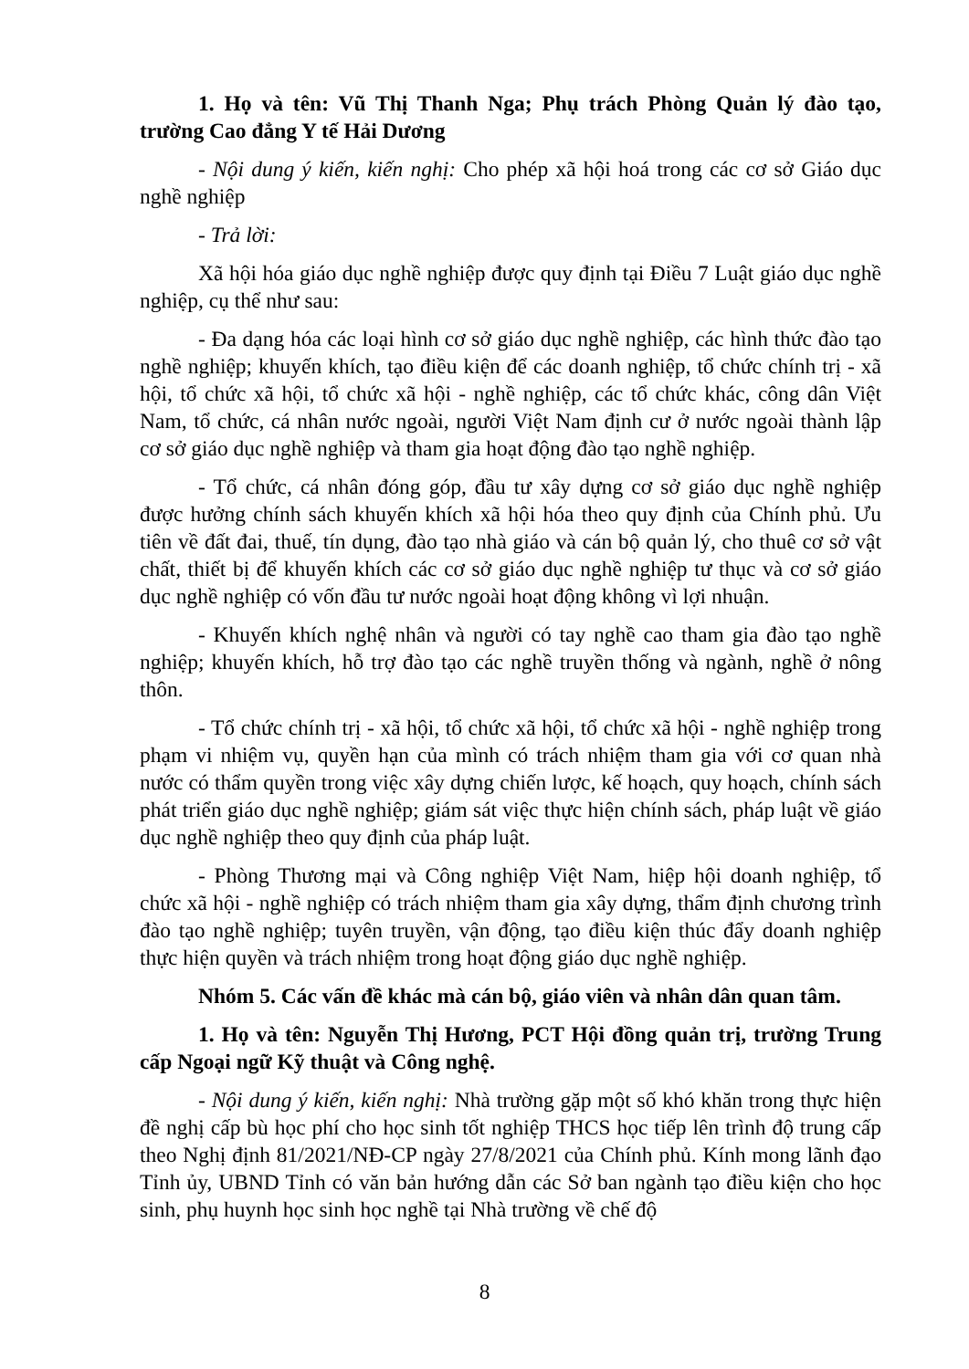1. Họ và tên: Vũ Thị Thanh Nga; Phụ trách Phòng Quản lý đào tạo, trường Cao đẳng Y tế Hải Dương
- Nội dung ý kiến, kiến nghị: Cho phép xã hội hoá trong các cơ sở Giáo dục nghề nghiệp
- Trả lời:
Xã hội hóa giáo dục nghề nghiệp được quy định tại Điều 7 Luật giáo dục nghề nghiệp, cụ thể như sau:
- Đa dạng hóa các loại hình cơ sở giáo dục nghề nghiệp, các hình thức đào tạo nghề nghiệp; khuyến khích, tạo điều kiện để các doanh nghiệp, tổ chức chính trị - xã hội, tổ chức xã hội, tổ chức xã hội - nghề nghiệp, các tổ chức khác, công dân Việt Nam, tổ chức, cá nhân nước ngoài, người Việt Nam định cư ở nước ngoài thành lập cơ sở giáo dục nghề nghiệp và tham gia hoạt động đào tạo nghề nghiệp.
- Tổ chức, cá nhân đóng góp, đầu tư xây dựng cơ sở giáo dục nghề nghiệp được hưởng chính sách khuyến khích xã hội hóa theo quy định của Chính phủ. Ưu tiên về đất đai, thuế, tín dụng, đào tạo nhà giáo và cán bộ quản lý, cho thuê cơ sở vật chất, thiết bị để khuyến khích các cơ sở giáo dục nghề nghiệp tư thục và cơ sở giáo dục nghề nghiệp có vốn đầu tư nước ngoài hoạt động không vì lợi nhuận.
- Khuyến khích nghệ nhân và người có tay nghề cao tham gia đào tạo nghề nghiệp; khuyến khích, hỗ trợ đào tạo các nghề truyền thống và ngành, nghề ở nông thôn.
- Tổ chức chính trị - xã hội, tổ chức xã hội, tổ chức xã hội - nghề nghiệp trong phạm vi nhiệm vụ, quyền hạn của mình có trách nhiệm tham gia với cơ quan nhà nước có thẩm quyền trong việc xây dựng chiến lược, kế hoạch, quy hoạch, chính sách phát triển giáo dục nghề nghiệp; giám sát việc thực hiện chính sách, pháp luật về giáo dục nghề nghiệp theo quy định của pháp luật.
- Phòng Thương mại và Công nghiệp Việt Nam, hiệp hội doanh nghiệp, tổ chức xã hội - nghề nghiệp có trách nhiệm tham gia xây dựng, thẩm định chương trình đào tạo nghề nghiệp; tuyên truyền, vận động, tạo điều kiện thúc đẩy doanh nghiệp thực hiện quyền và trách nhiệm trong hoạt động giáo dục nghề nghiệp.
Nhóm 5. Các vấn đề khác mà cán bộ, giáo viên và nhân dân quan tâm.
1. Họ và tên: Nguyễn Thị Hương, PCT Hội đồng quản trị, trường Trung cấp Ngoại ngữ Kỹ thuật và Công nghệ.
- Nội dung ý kiến, kiến nghị: Nhà trường gặp một số khó khăn trong thực hiện đề nghị cấp bù học phí cho học sinh tốt nghiệp THCS học tiếp lên trình độ trung cấp theo Nghị định 81/2021/NĐ-CP ngày 27/8/2021 của Chính phủ. Kính mong lãnh đạo Tỉnh ủy, UBND Tỉnh có văn bản hướng dẫn các Sở ban ngành tạo điều kiện cho học sinh, phụ huynh học sinh học nghề tại Nhà trường về chế độ
8